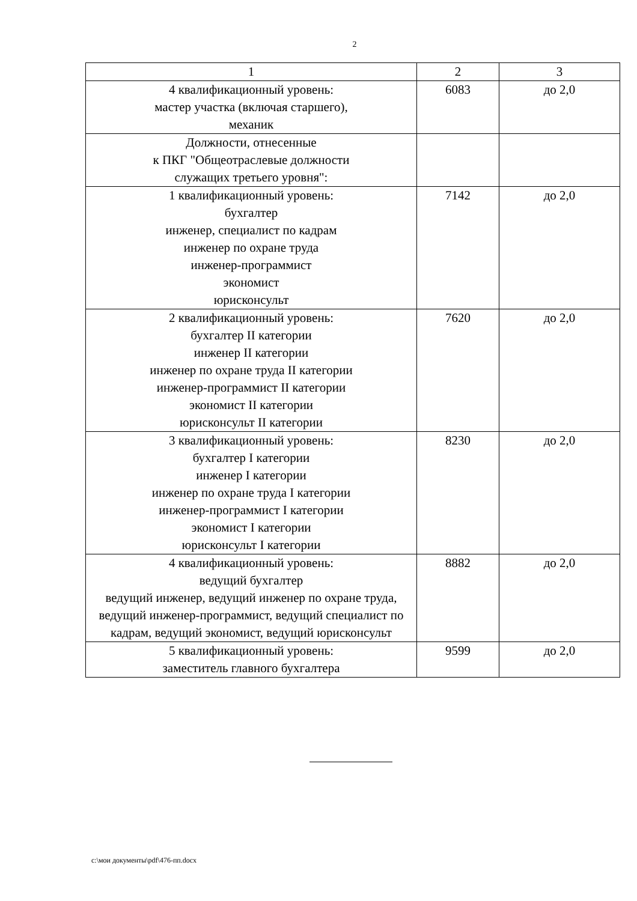2
| 1 | 2 | 3 |
| 4 квалификационный уровень: мастер участка (включая старшего), механик | 6083 | до 2,0 |
| Должности, отнесенные к ПКГ "Общеотраслевые должности служащих третьего уровня": | | |
| 1 квалификационный уровень: бухгалтер инженер, специалист по кадрам инженер по охране труда инженер-программист экономист юрисконсульт | 7142 | до 2,0 |
| 2 квалификационный уровень: бухгалтер II категории инженер II категории инженер по охране труда II категории инженер-программист II категории экономист II категории юрисконсульт II категории | 7620 | до 2,0 |
| 3 квалификационный уровень: бухгалтер I категории инженер I категории инженер по охране труда I категории инженер-программист I категории экономист I категории юрисконсульт I категории | 8230 | до 2,0 |
| 4 квалификационный уровень: ведущий бухгалтер ведущий инженер, ведущий инженер по охране труда, ведущий инженер-программист, ведущий специалист по кадрам, ведущий экономист, ведущий юрисконсульт | 8882 | до 2,0 |
| 5 квалификационный уровень: заместитель главного бухгалтера | 9599 | до 2,0 |
c:\мои документы\pdf\476-пп.docx